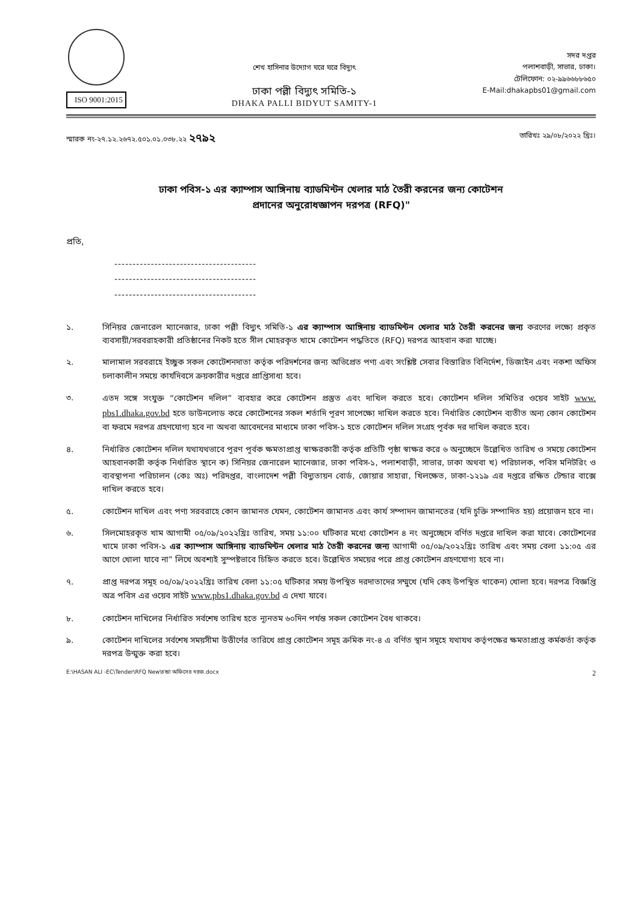ISO 9001:2015
শেখ হাসিনার উদ্যোগ ঘরে ঘরে বিদ্যুৎ
ঢাকা পল্লী বিদ্যুৎ সমিতি-১
DHAKA PALLI BIDYUT SAMITY-1
সদর দপ্তর
পলাশবাড়ী, সাভার, ঢাকা।
টেলিফোন: ০২-৯৯৬৬৮৮৬৫০
E-Mail:dhakapbs01@gmail.com
স্মারক নং-২৭.১২.২৬৭২.৫০১.০১.০৩৮.২২ ২৭৯২ তারিখঃ ২৯/০৮/২০২২ খ্রিঃ।
ঢাকা পবিস-১ এর ক্যাম্পাস আঙ্গিনায় ব্যাডমিন্টন খেলার মাঠ তৈরী করনের জন্য কোটেশন
প্রদানের অনুরোধজ্ঞাপন দরপত্র (RFQ)"
প্রতি,
---------------------------------------
---------------------------------------
---------------------------------------
১. সিনিয়র জেনারেল ম্যানেজার, ঢাকা পল্লী বিদ্যুৎ সমিতি-১ এর ক্যাম্পাস আঙ্গিনায় ব্যাডমিন্টন খেলার মাঠ তৈরী করনের জন্য করণের লক্ষ্যে প্রকৃত ব্যবসায়ী/সরবরাহকারী প্রতিষ্ঠানের নিকট হতে সীল মোহরকৃত খামে কোটেশন পদ্ধতিতে (RFQ) দরপত্র আহবান করা যাচ্ছে।
২. মালামাল সরবরাহে ইচ্ছুক সকল কোটেশনদাতা কর্তৃক পরিদর্শনের জন্য অভিপ্রেত পণ্য এবং সংশ্লিষ্ট সেবার বিস্তারিত বিনির্দেশ, ডিজাইন এবং নকশা অফিস চলাকালীন সময়ে কার্যদিবসে ক্রয়কারীর দপ্তরে প্রাপ্তিসাধ্য হবে।
৩. এতদ সঙ্গে সংযুক্ত “কোটেশন দলিল” ব্যবহার করে কোটেশন প্রস্তুত এবং দাখিল করতে হবে। কোটেশন দলিল সমিতির ওয়েব সাইট www. pbs1.dhaka.gov.bd হতে ডাউনলোড করে কোটেশনের সকল শর্তাদি পূরণ সাপেক্ষ্যে দাখিল করতে হবে। নির্ধারিত কোটেশন ব্যতীত অন্য কোন কোটেশন বা ফরমে দরপত্র গ্রহণযোগ্য হবে না অথবা আবেদনের মাধ্যমে ঢাকা পবিস-১ হতে কোটেশন দলিল সংগ্রহ পূর্বক দর দাখিল করতে হবে।
৪. নির্ধারিত কোটেশন দলিল যথাযথভাবে পূরণ পূর্বক ক্ষমতাপ্রাপ্ত স্বাক্ষরকারী কর্তৃক প্রতিটি পৃষ্ঠা স্বাক্ষর করে ৬ অনুচ্ছেদে উল্লেখিত তারিখ ও সময়ে কোটেশন আহবানকারী কর্তৃক নির্ধারিত স্থানে ক) সিনিয়র জেনারেল ম্যানেজার, ঢাকা পবিস-১, পলাশবাড়ী, সাভার, ঢাকা অথবা খ) পরিচালক, পবিস মনিটরিং ও ব্যবস্থাপনা পরিচালন (কেঃ অঃ) পরিদপ্তর, বাংলাদেশ পল্লী বিদ্যুতায়ন বোর্ড, জোয়ার সাহারা, খিলক্ষেত, ঢাকা-১২১৯ এর দপ্তরে রক্ষিত টেন্ডার বাক্সে দাখিল করতে হবে।
৫. কোটেশন দাখিল এবং পণ্য সরবরাহে কোন জামানত যেমন, কোটেশন জামানত এবং কার্য সম্পাদন জামানতের (যদি চুক্তি সম্পাদিত হয়) প্রয়োজন হবে না।
৬. সিলমোহরকৃত খাম আগামী ০৫/০৯/২০২২খ্রিঃ তারিখ, সময় ১১:০০ ঘটিকার মধ্যে কোটেশন ৪ নং অনুচ্ছেদে বর্ণিত দপ্তরে দাখিল করা যাবে। কোটেশনের খামে ঢাকা পবিস-১ এর ক্যাম্পাস আঙ্গিনায় ব্যাডমিন্টন খেলার মাঠ তৈরী করনের জন্য আগামী ০৫/০৯/২০২২খ্রিঃ তারিখ এবং সময় বেলা ১১:০৫ এর আগে খোলা যাবে না” লিখে অবশ্যই সুস্পষ্টভাবে চিহ্নিত করতে হবে। উল্লেখিত সময়ের পরে প্রাপ্ত কোটেশন গ্রহণযোগ্য হবে না।
৭. প্রাপ্ত দরপত্র সমূহ ০৫/০৯/২০২২খ্রিঃ তারিখ বেলা ১১:০৫ ঘটিকার সময় উপস্থিত দরদাতাদের সম্মুখে (যদি কেহ উপস্থিত থাকেন) খোলা হবে। দরপত্র বিজ্ঞপ্তি অত্র পবিস এর ওয়েব সাইট www.pbs1.dhaka.gov.bd এ দেখা যাবে।
৮. কোটেশন দাখিলের নির্ধারিত সর্বশেষ তারিখ হতে ন্যূনতম ৬০দিন পর্যন্ত সকল কোটেশন বৈধ থাকবে।
৯. কোটেশন দাখিলের সর্বশেষ সময়সীমা উত্তীর্ণের তারিখে প্রাপ্ত কোটেশন সমূহ ক্রমিক নং-৪ এ বর্ণিত স্থান সমূহে যথাযথ কর্তৃপক্ষের ক্ষমতাপ্রাপ্ত কর্মকর্তা কর্তৃক দরপত্র উন্মুক্ত করা হবে।
E:\HASAN ALI -EC\Tender\RFQ New\চন্দ্রা অফিসের দরজ.docx 2